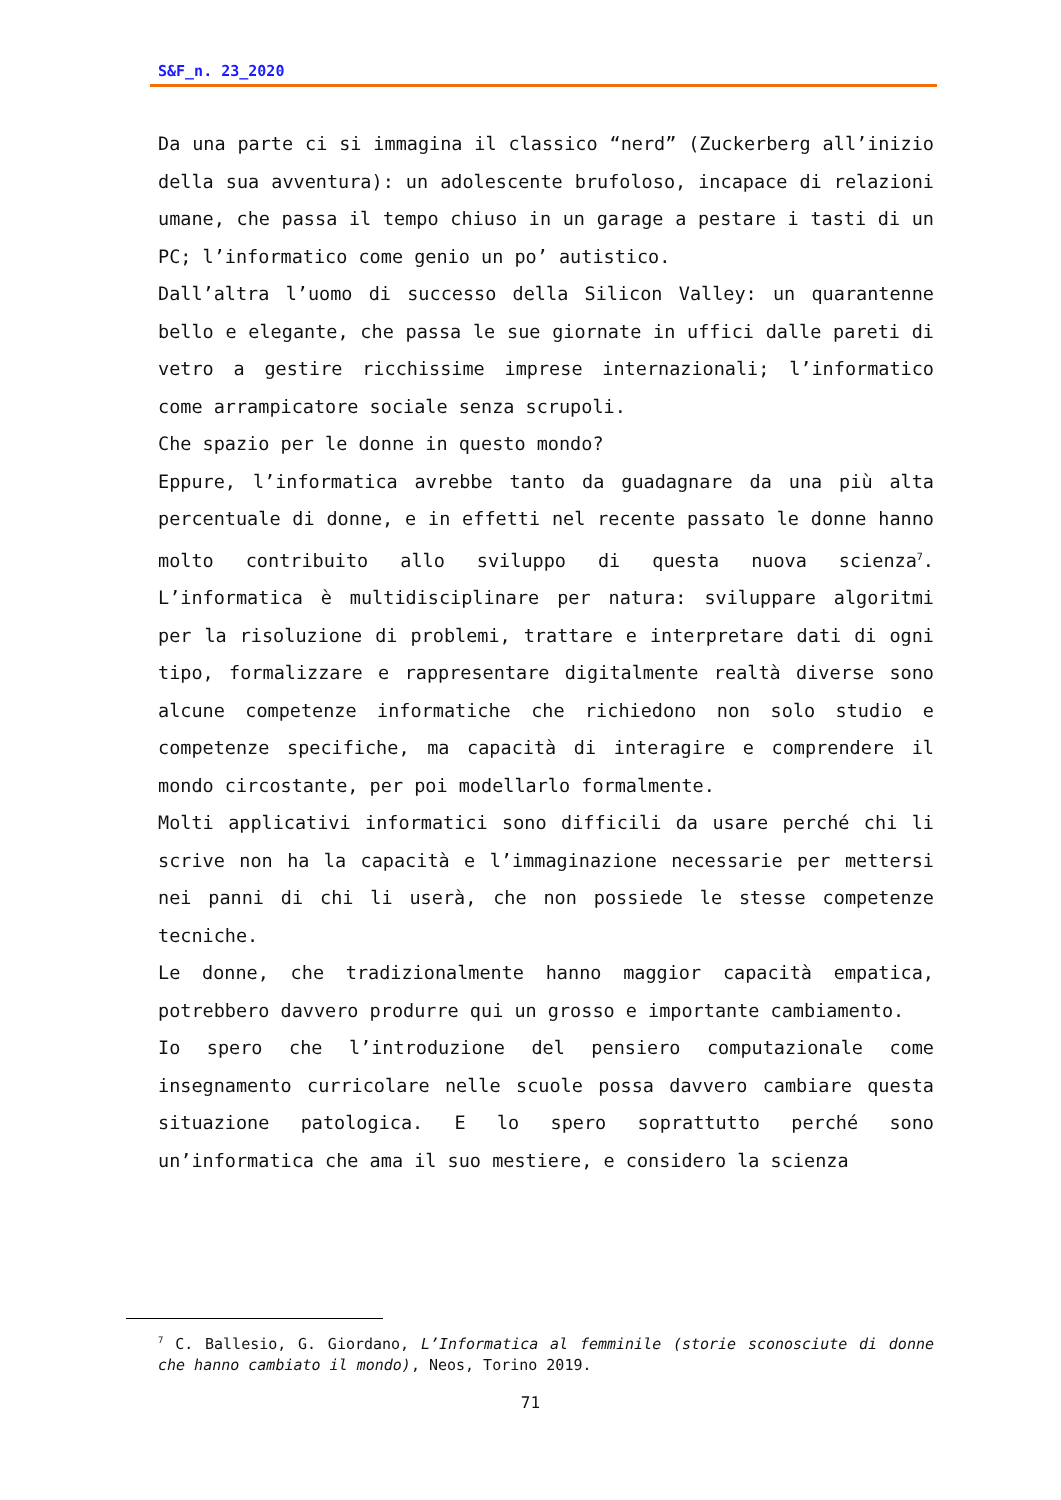S&F_n. 23_2020
Da una parte ci si immagina il classico “nerd” (Zuckerberg all’inizio della sua avventura): un adolescente brufoloso, incapace di relazioni umane, che passa il tempo chiuso in un garage a pestare i tasti di un PC; l’informatico come genio un po’ autistico.
Dall’altra l’uomo di successo della Silicon Valley: un quarantenne bello e elegante, che passa le sue giornate in uffici dalle pareti di vetro a gestire ricchissime imprese internazionali; l’informatico come arrampicatore sociale senza scrupoli.
Che spazio per le donne in questo mondo?
Eppure, l’informatica avrebbe tanto da guadagnare da una più alta percentuale di donne, e in effetti nel recente passato le donne hanno molto contribuito allo sviluppo di questa nuova scienza<sup>7</sup>. L’informatica è multidisciplinare per natura: sviluppare algoritmi per la risoluzione di problemi, trattare e interpretare dati di ogni tipo, formalizzare e rappresentare digitalmente realtà diverse sono alcune competenze informatiche che richiedono non solo studio e competenze specifiche, ma capacità di interagire e comprendere il mondo circostante, per poi modellarlo formalmente.
Molti applicativi informatici sono difficili da usare perché chi li scrive non ha la capacità e l’immaginazione necessarie per mettersi nei panni di chi li userà, che non possiede le stesse competenze tecniche.
Le donne, che tradizionalmente hanno maggior capacità empatica, potrebbero davvero produrre qui un grosso e importante cambiamento.
Io spero che l’introduzione del pensiero computazionale come insegnamento curricolare nelle scuole possa davvero cambiare questa situazione patologica. E lo spero soprattutto perché sono un’informatica che ama il suo mestiere, e considero la scienza
<sup>7</sup> C. Ballesio, G. Giordano, L’Informatica al femminile (storie sconosciute di donne che hanno cambiato il mondo), Neos, Torino 2019.
71